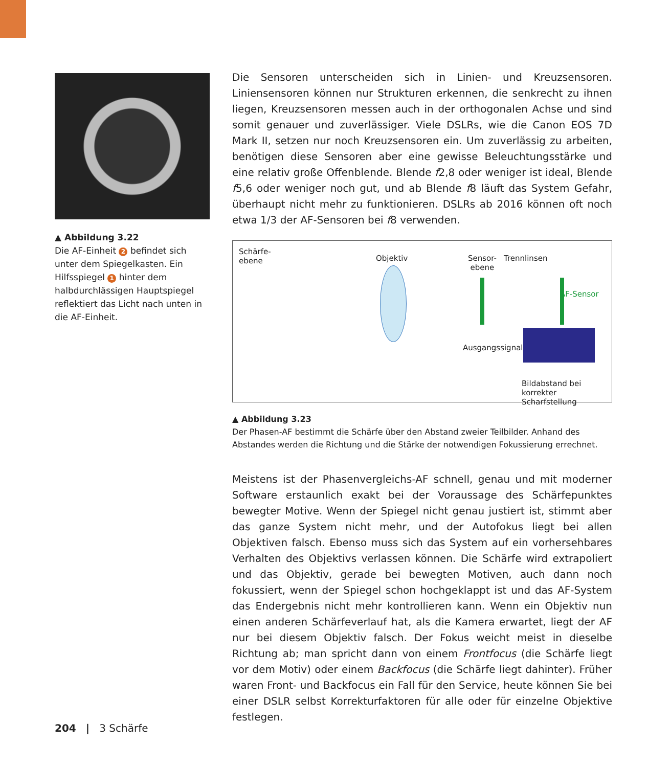▲ Abbildung 3.22
Die AF-Einheit 2 befindet sich unter dem Spiegelkasten. Ein Hilfsspiegel 1 hinter dem halbdurchlässigen Hauptspiegel reflektiert das Licht nach unten in die AF-Einheit.
Die Sensoren unterscheiden sich in Linien- und Kreuzsensoren. Liniensensoren können nur Strukturen erkennen, die senkrecht zu ihnen liegen, Kreuzsensoren messen auch in der orthogonalen Achse und sind somit genauer und zuverlässiger. Viele DSLRs, wie die Canon EOS 7D Mark II, setzen nur noch Kreuzsensoren ein. Um zuverlässig zu arbeiten, benötigen diese Sensoren aber eine gewisse Beleuchtungsstärke und eine relativ große Offenblende. Blende f2,8 oder weniger ist ideal, Blende f5,6 oder weniger noch gut, und ab Blende f8 läuft das System Gefahr, überhaupt nicht mehr zu funktionieren. DSLRs ab 2016 können oft noch etwa 1/3 der AF-Sensoren bei f8 verwenden.
Schärfe-
ebene Objektiv Sensor-
ebene
Trennlinsen
AF-Sensor
Ausgangssignal:
Bildabstand bei
korrekter Scharfstellung
▲ Abbildung 3.23
Der Phasen-AF bestimmt die Schärfe über den Abstand zweier Teilbilder. Anhand des Abstandes werden die Richtung und die Stärke der notwendigen Fokussierung errechnet.
Meistens ist der Phasenvergleichs-AF schnell, genau und mit moderner Software erstaunlich exakt bei der Voraussage des Schärfepunktes bewegter Motive. Wenn der Spiegel nicht genau justiert ist, stimmt aber das ganze System nicht mehr, und der Autofokus liegt bei allen Objektiven falsch. Ebenso muss sich das System auf ein vorhersehbares Verhalten des Objektivs verlassen können. Die Schärfe wird extrapoliert und das Objektiv, gerade bei bewegten Motiven, auch dann noch fokussiert, wenn der Spiegel schon hochgeklappt ist und das AF-System das Endergebnis nicht mehr kontrollieren kann. Wenn ein Objektiv nun einen anderen Schärfeverlauf hat, als die Kamera erwartet, liegt der AF nur bei diesem Objektiv falsch. Der Fokus weicht meist in dieselbe Richtung ab; man spricht dann von einem Frontfocus (die Schärfe liegt vor dem Motiv) oder einem Backfocus (die Schärfe liegt dahinter). Früher waren Front- und Backfocus ein Fall für den Service, heute können Sie bei einer DSLR selbst Korrekturfaktoren für alle oder für einzelne Objektive festlegen.
204 | 3 Schärfe